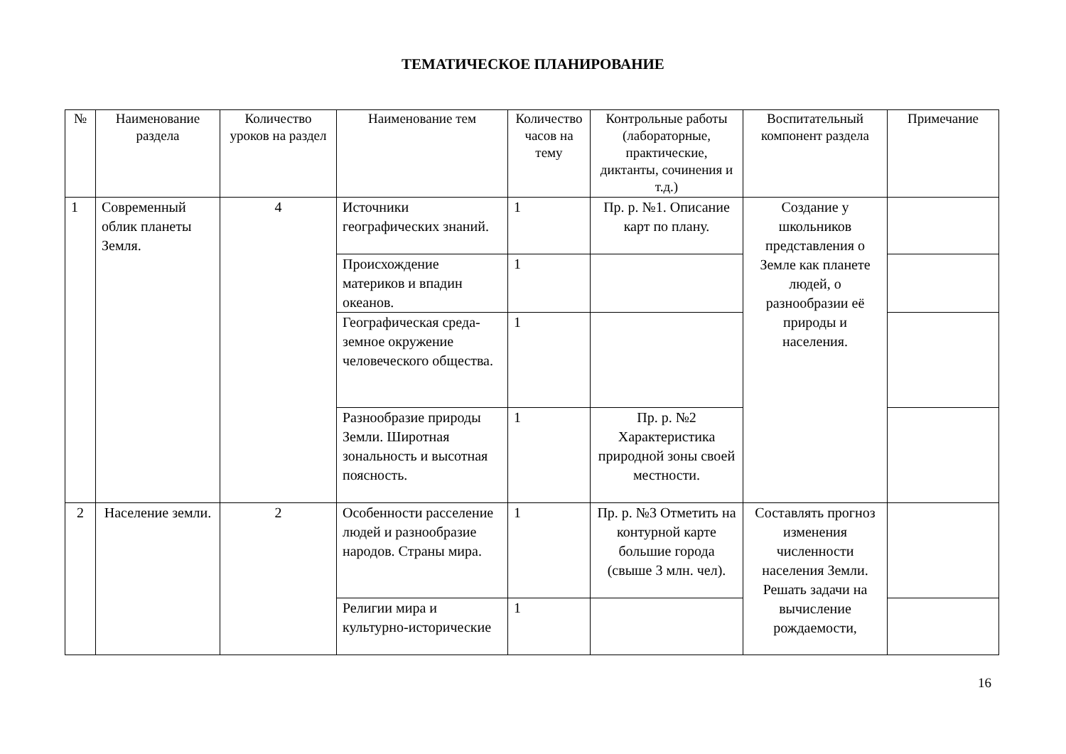ТЕМАТИЧЕСКОЕ ПЛАНИРОВАНИЕ
| № | Наименование раздела | Количество уроков на раздел | Наименование тем | Количество часов на тему | Контрольные работы (лабораторные, практические, диктанты, сочинения и т.д.) | Воспитательный компонент раздела | Примечание |
| --- | --- | --- | --- | --- | --- | --- | --- |
| 1 | Современный облик планеты Земля. | 4 | Источники географических знаний. | 1 | Пр. р. №1. Описание карт по плану. | Создание у школьников представления о Земле как планете людей, о разнообразии её природы и населения. | |
| | | | Происхождение материков и впадин океанов. | 1 | | | |
| | | | Географическая среда-земное окружение человеческого общества. | 1 | | | |
| | | | Разнообразие природы Земли. Широтная зональность и высотная поясность. | 1 | Пр. р. №2 Характеристика природной зоны своей местности. | | |
| 2 | Население земли. | 2 | Особенности расселение людей и разнообразие народов. Страны мира. | 1 | Пр. р. №3 Отметить на контурной карте большие города (свыше 3 млн. чел). | Составлять прогноз изменения численности населения Земли. Решать задачи на вычисление рождаемости, | |
| | | | Религии мира и культурно-исторические | 1 | | | |
16